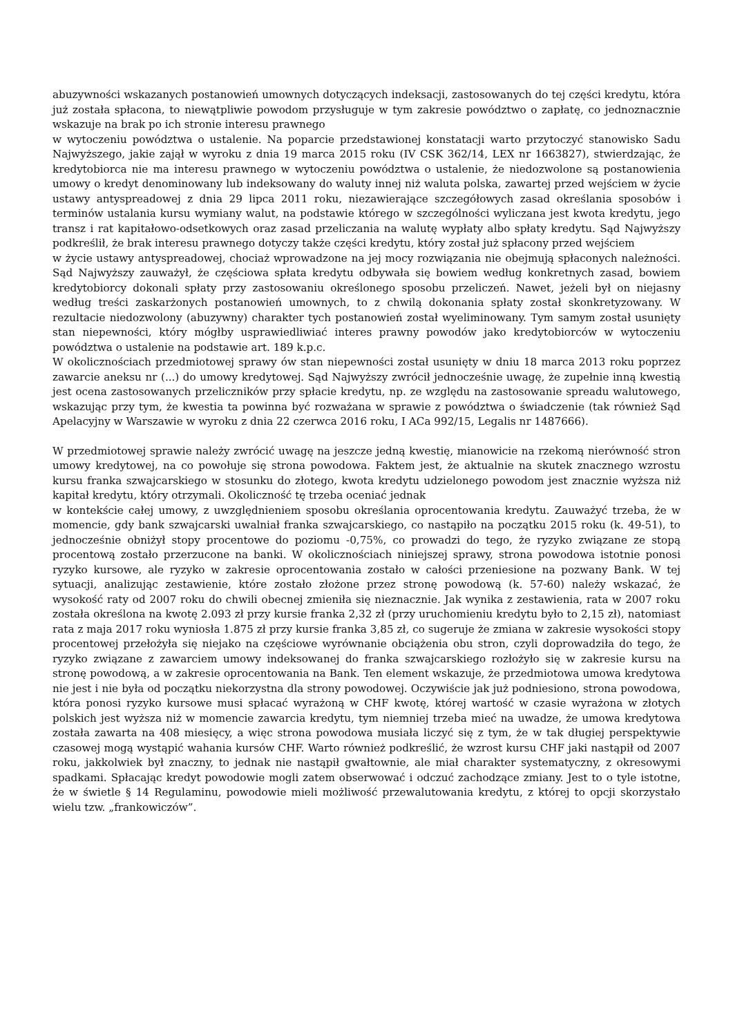abuzywności wskazanych postanowień umownych dotyczących indeksacji, zastosowanych do tej części kredytu, która już została spłacona, to niewątpliwie powodom przysługuje w tym zakresie powództwo o zapłatę, co jednoznacznie wskazuje na brak po ich stronie interesu prawnego
w wytoczeniu powództwa o ustalenie. Na poparcie przedstawionej konstatacji warto przytoczyć stanowisko Sadu Najwyższego, jakie zajął w wyroku z dnia 19 marca 2015 roku (IV CSK 362/14, LEX nr 1663827), stwierdzając, że kredytobiorca nie ma interesu prawnego w wytoczeniu powództwa o ustalenie, że niedozwolone są postanowienia umowy o kredyt denominowany lub indeksowany do waluty innej niż waluta polska, zawartej przed wejściem w życie ustawy antyspreadowej z dnia 29 lipca 2011 roku, niezawierające szczegółowych zasad określania sposobów i terminów ustalania kursu wymiany walut, na podstawie którego w szczególności wyliczana jest kwota kredytu, jego transz i rat kapitałowo-odsetkowych oraz zasad przeliczania na walutę wypłaty albo spłaty kredytu. Sąd Najwyższy podkreślił, że brak interesu prawnego dotyczy także części kredytu, który został już spłacony przed wejściem
w życie ustawy antyspreadowej, chociaż wprowadzone na jej mocy rozwiązania nie obejmują spłaconych należności. Sąd Najwyższy zauważył, że częściowa spłata kredytu odbywała się bowiem według konkretnych zasad, bowiem kredytobiorcy dokonali spłaty przy zastosowaniu określonego sposobu przeliczeń. Nawet, jeżeli był on niejasny według treści zaskarżonych postanowień umownych, to z chwilą dokonania spłaty został skonkretyzowany. W rezultacie niedozwolony (abuzywny) charakter tych postanowień został wyeliminowany. Tym samym został usunięty stan niepewności, który mógłby usprawiedliwiać interes prawny powodów jako kredytobiorców w wytoczeniu powództwa o ustalenie na podstawie art. 189 k.p.c.
W okolicznościach przedmiotowej sprawy ów stan niepewności został usunięty w dniu 18 marca 2013 roku poprzez zawarcie aneksu nr (...) do umowy kredytowej. Sąd Najwyższy zwrócił jednocześnie uwagę, że zupełnie inną kwestią jest ocena zastosowanych przeliczników przy spłacie kredytu, np. ze względu na zastosowanie spreadu walutowego, wskazując przy tym, że kwestia ta powinna być rozważana w sprawie z powództwa o świadczenie (tak również Sąd Apelacyjny w Warszawie w wyroku z dnia 22 czerwca 2016 roku, I ACa 992/15, Legalis nr 1487666).
W przedmiotowej sprawie należy zwrócić uwagę na jeszcze jedną kwestię, mianowicie na rzekomą nierówność stron umowy kredytowej, na co powołuje się strona powodowa. Faktem jest, że aktualnie na skutek znacznego wzrostu kursu franka szwajcarskiego w stosunku do złotego, kwota kredytu udzielonego powodom jest znacznie wyższa niż kapitał kredytu, który otrzymali. Okoliczność tę trzeba oceniać jednak
w kontekście całej umowy, z uwzględnieniem sposobu określania oprocentowania kredytu. Zauważyć trzeba, że w momencie, gdy bank szwajcarski uwalniał franka szwajcarskiego, co nastąpiło na początku 2015 roku (k. 49-51), to jednocześnie obniżył stopy procentowe do poziomu -0,75%, co prowadzi do tego, że ryzyko związane ze stopą procentową zostało przerzucone na banki. W okolicznościach niniejszej sprawy, strona powodowa istotnie ponosi ryzyko kursowe, ale ryzyko w zakresie oprocentowania zostało w całości przeniesione na pozwany Bank. W tej sytuacji, analizując zestawienie, które zostało złożone przez stronę powodową (k. 57-60) należy wskazać, że wysokość raty od 2007 roku do chwili obecnej zmieniła się nieznacznie. Jak wynika z zestawienia, rata w 2007 roku została określona na kwotę 2.093 zł przy kursie franka 2,32 zł (przy uruchomieniu kredytu było to 2,15 zł), natomiast rata z maja 2017 roku wyniosła 1.875 zł przy kursie franka 3,85 zł, co sugeruje że zmiana w zakresie wysokości stopy procentowej przełożyła się niejako na częściowe wyrównanie obciążenia obu stron, czyli doprowadziła do tego, że ryzyko związane z zawarciem umowy indeksowanej do franka szwajcarskiego rozłożyło się w zakresie kursu na stronę powodową, a w zakresie oprocentowania na Bank. Ten element wskazuje, że przedmiotowa umowa kredytowa nie jest i nie była od początku niekorzystna dla strony powodowej. Oczywiście jak już podniesiono, strona powodowa, która ponosi ryzyko kursowe musi spłacać wyrażoną w CHF kwotę, której wartość w czasie wyrażona w złotych polskich jest wyższa niż w momencie zawarcia kredytu, tym niemniej trzeba mieć na uwadze, że umowa kredytowa została zawarta na 408 miesięcy, a więc strona powodowa musiała liczyć się z tym, że w tak długiej perspektywie czasowej mogą wystąpić wahania kursów CHF. Warto również podkreślić, że wzrost kursu CHF jaki nastąpił od 2007 roku, jakkolwiek był znaczny, to jednak nie nastąpił gwałtownie, ale miał charakter systematyczny, z okresowymi spadkami. Spłacając kredyt powodowie mogli zatem obserwować i odczuć zachodzące zmiany. Jest to o tyle istotne, że w świetle § 14 Regulaminu, powodowie mieli możliwość przewalutowania kredytu, z której to opcji skorzystało wielu tzw. „frankowiczów”.